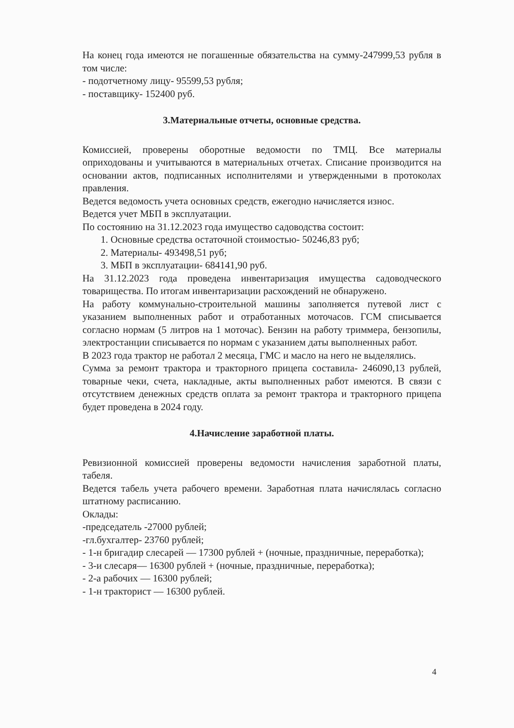На конец года имеются не погашенные обязательства на сумму-247999,53 рубля в том числе:
- подотчетному лицу- 95599,53 рубля;
- поставщику- 152400 руб.
3.Материальные отчеты, основные средства.
Комиссией, проверены оборотные ведомости по ТМЦ. Все материалы оприходованы и учитываются в материальных отчетах. Списание производится на основании актов, подписанных исполнителями и утвержденными в протоколах правления.
Ведется ведомость учета основных средств, ежегодно начисляется износ.
Ведется учет МБП в эксплуатации.
По состоянию на 31.12.2023 года имущество садоводства состоит:
1. Основные средства остаточной стоимостью- 50246,83 руб;
2. Материалы- 493498,51 руб;
3. МБП в эксплуатации- 684141,90 руб.
На 31.12.2023 года проведена инвентаризация имущества садоводческого товарищества. По итогам инвентаризации расхождений не обнаружено.
На работу коммунально-строительной машины заполняется путевой лист с указанием выполненных работ и отработанных моточасов. ГСМ списывается согласно нормам (5 литров на 1 моточас). Бензин на работу триммера, бензопилы, электростанции списывается по нормам с указанием даты выполненных работ.
В 2023 года трактор не работал 2 месяца, ГМС и масло на него не выделялись.
Сумма за ремонт трактора и тракторного прицепа составила- 246090,13 рублей, товарные чеки, счета, накладные, акты выполненных работ имеются. В связи с отсутствием денежных средств оплата за ремонт трактора и тракторного прицепа будет проведена в 2024 году.
4.Начисление заработной платы.
Ревизионной комиссией проверены ведомости начисления заработной платы, табеля.
Ведется табель учета рабочего времени. Заработная плата начислялась согласно штатному расписанию.
Оклады:
-председатель -27000 рублей;
-гл.бухгалтер- 23760 рублей;
- 1-н бригадир слесарей — 17300 рублей + (ночные, праздничные, переработка);
- 3-и слесаря— 16300 рублей + (ночные, праздничные, переработка);
- 2-а рабочих — 16300 рублей;
- 1-н тракторист — 16300 рублей.
4